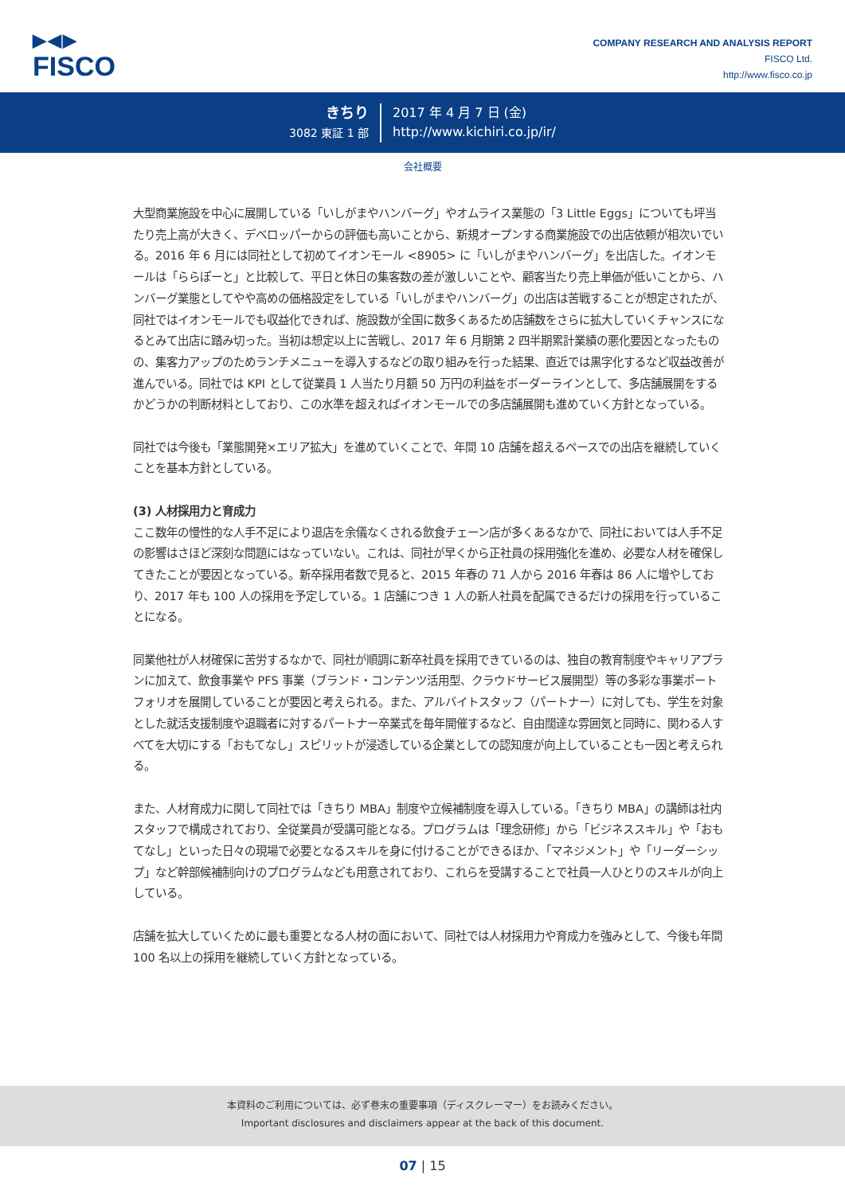▶◀▶
FISCO
COMPANY RESEARCH AND ANALYSIS REPORT
FISCO Ltd.
http://www.fisco.co.jp
きちり
3082 東証 1 部
2017 年 4 月 7 日 (金)
http://www.kichiri.co.jp/ir/
会社概要
大型商業施設を中心に展開している「いしがまやハンバーグ」やオムライス業態の「3 Little Eggs」についても坪当たり売上高が大きく、デベロッパーからの評価も高いことから、新規オープンする商業施設での出店依頼が相次いでいる。2016 年 6 月には同社として初めてイオンモール <8905> に「いしがまやハンバーグ」を出店した。イオンモールは「ららぽーと」と比較して、平日と休日の集客数の差が激しいことや、顧客当たり売上単価が低いことから、ハンバーグ業態としてやや高めの価格設定をしている「いしがまやハンバーグ」の出店は苦戦することが想定されたが、同社ではイオンモールでも収益化できれば、施設数が全国に数多くあるため店舗数をさらに拡大していくチャンスになるとみて出店に踏み切った。当初は想定以上に苦戦し、2017 年 6 月期第 2 四半期累計業績の悪化要因となったものの、集客力アップのためランチメニューを導入するなどの取り組みを行った結果、直近では黒字化するなど収益改善が進んでいる。同社では KPI として従業員 1 人当たり月額 50 万円の利益をボーダーラインとして、多店舗展開をするかどうかの判断材料としており、この水準を超えればイオンモールでの多店舗展開も進めていく方針となっている。
同社では今後も「業態開発×エリア拡大」を進めていくことで、年間 10 店舗を超えるペースでの出店を継続していくことを基本方針としている。
(3) 人材採用力と育成力
ここ数年の慢性的な人手不足により退店を余儀なくされる飲食チェーン店が多くあるなかで、同社においては人手不足の影響はさほど深刻な問題にはなっていない。これは、同社が早くから正社員の採用強化を進め、必要な人材を確保してきたことが要因となっている。新卒採用者数で見ると、2015 年春の 71 人から 2016 年春は 86 人に増やしており、2017 年も 100 人の採用を予定している。1 店舗につき 1 人の新人社員を配属できるだけの採用を行っていることになる。
同業他社が人材確保に苦労するなかで、同社が順調に新卒社員を採用できているのは、独自の教育制度やキャリアプランに加えて、飲食事業や PFS 事業（ブランド・コンテンツ活用型、クラウドサービス展開型）等の多彩な事業ポートフォリオを展開していることが要因と考えられる。また、アルバイトスタッフ（パートナー）に対しても、学生を対象とした就活支援制度や退職者に対するパートナー卒業式を毎年開催するなど、自由闊達な雰囲気と同時に、関わる人すべてを大切にする「おもてなし」スピリットが浸透している企業としての認知度が向上していることも一因と考えられる。
また、人材育成力に関して同社では「きちり MBA」制度や立候補制度を導入している。「きちり MBA」の講師は社内スタッフで構成されており、全従業員が受講可能となる。プログラムは「理念研修」から「ビジネススキル」や「おもてなし」といった日々の現場で必要となるスキルを身に付けることができるほか、「マネジメント」や「リーダーシップ」など幹部候補制向けのプログラムなども用意されており、これらを受講することで社員一人ひとりのスキルが向上している。
店舗を拡大していくために最も重要となる人材の面において、同社では人材採用力や育成力を強みとして、今後も年間 100 名以上の採用を継続していく方針となっている。
本資料のご利用については、必ず巻末の重要事項（ディスクレーマー）をお読みください。
Important disclosures and disclaimers appear at the back of this document.
07 | 15